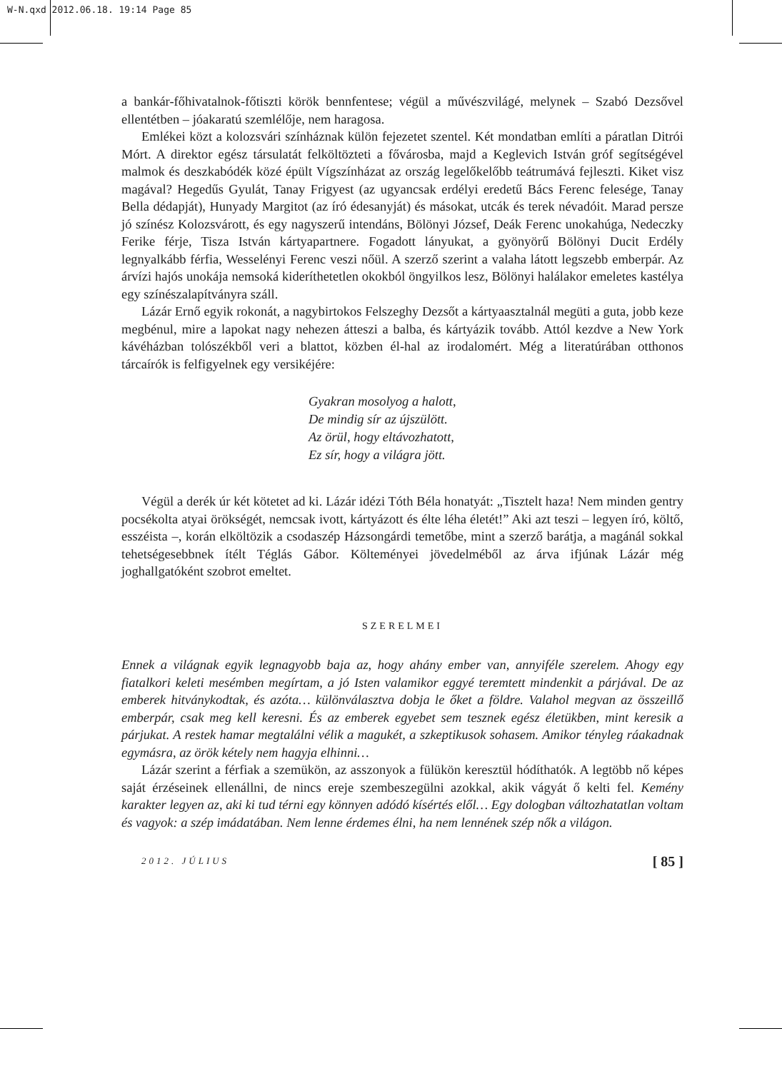W-N.qxd 2012.06.18. 19:14 Page 85
a bankár-főhivatalnok-főtiszti körök bennfentese; végül a művészvilágé, melynek – Szabó Dezsővel ellentétben – jóakaratú szemlélője, nem haragosa.
Emlékei közt a kolozsvári színháznak külön fejezetet szentel. Két mondatban említi a páratlan Ditrói Mórt. A direktor egész társulatát felköltözteti a fővárosba, majd a Keglevich István gróf segítségével malmok és deszkabódék közé épült Vígszínházat az ország legelőkelőbb teátrumává fejleszti. Kiket visz magával? Hegedűs Gyulát, Tanay Frigyest (az ugyancsak erdélyi eredetű Bács Ferenc felesége, Tanay Bella dédapját), Hunyady Margitot (az író édesanyját) és másokat, utcák és terek névadóit. Marad persze jó színész Kolozsvárott, és egy nagyszerű intendáns, Bölönyi József, Deák Ferenc unokahúga, Nedeczky Ferike férje, Tisza István kártyapartnere. Fogadott lányukat, a gyönyörű Bölönyi Ducit Erdély legnyalkább férfia, Wesselényi Ferenc veszi nőül. A szerző szerint a valaha látott legszebb emberpár. Az árvízi hajós unokája nemsoká kideríthetetlen okokból öngyilkos lesz, Bölönyi halálakor emeletes kastélya egy színészalapítványra száll.
Lázár Ernő egyik rokonát, a nagybirtokos Felszeghy Dezsőt a kártyaasztalnál megüti a guta, jobb keze megbénul, mire a lapokat nagy nehezen átteszi a balba, és kártyázik tovább. Attól kezdve a New York kávéházban tolószékből veri a blattot, közben él-hal az irodalomért. Még a literatúrában otthonos tárcaírók is felfigyelnek egy versikéjére:
Gyakran mosolyog a halott,
De mindig sír az újszülött.
Az örül, hogy eltávozhatott,
Ez sír, hogy a világra jött.
Végül a derék úr két kötetet ad ki. Lázár idézi Tóth Béla honatyát: „Tisztelt haza! Nem minden gentry pocsékolta atyai örökségét, nemcsak ivott, kártyázott és élte léha életét!” Aki azt teszi – legyen író, költő, esszéista –, korán elköltözik a csodaszép Házsongárdi temetőbe, mint a szerző barátja, a magánál sokkal tehetségesebbnek ítélt Téglás Gábor. Költeményei jövedelméből az árva ifjúnak Lázár még joghallgatóként szobrot emeltet.
SZERELMEI
Ennek a világnak egyik legnagyobb baja az, hogy ahány ember van, annyiféle szerelem. Ahogy egy fiatalkori keleti mesémben megírtam, a jó Isten valamikor eggyé teremtett mindenkit a párjával. De az emberek hitványkodtak, és azóta… különválasztva dobja le őket a földre. Valahol megvan az összeillő emberpár, csak meg kell keresni. És az emberek egyebet sem tesznek egész életükben, mint keresik a párjukat. A restek hamar megtalálni vélik a magukét, a szkeptikusok sohasem. Amikor tényleg ráakadnak egymásra, az örök kétely nem hagyja elhinni…
Lázár szerint a férfiak a szemükön, az asszonyok a fülükön keresztül hódíthatók. A legtöbb nő képes saját érzéseinek ellenállni, de nincs ereje szembeszegülni azokkal, akik vágyát ő kelti fel. Kemény karakter legyen az, aki ki tud térni egy könnyen adódó kísértés elől… Egy dologban változhatatlan voltam és vagyok: a szép imádatában. Nem lenne érdemes élni, ha nem lennének szép nők a világon.
2012. JÚLIUS [ 85 ]